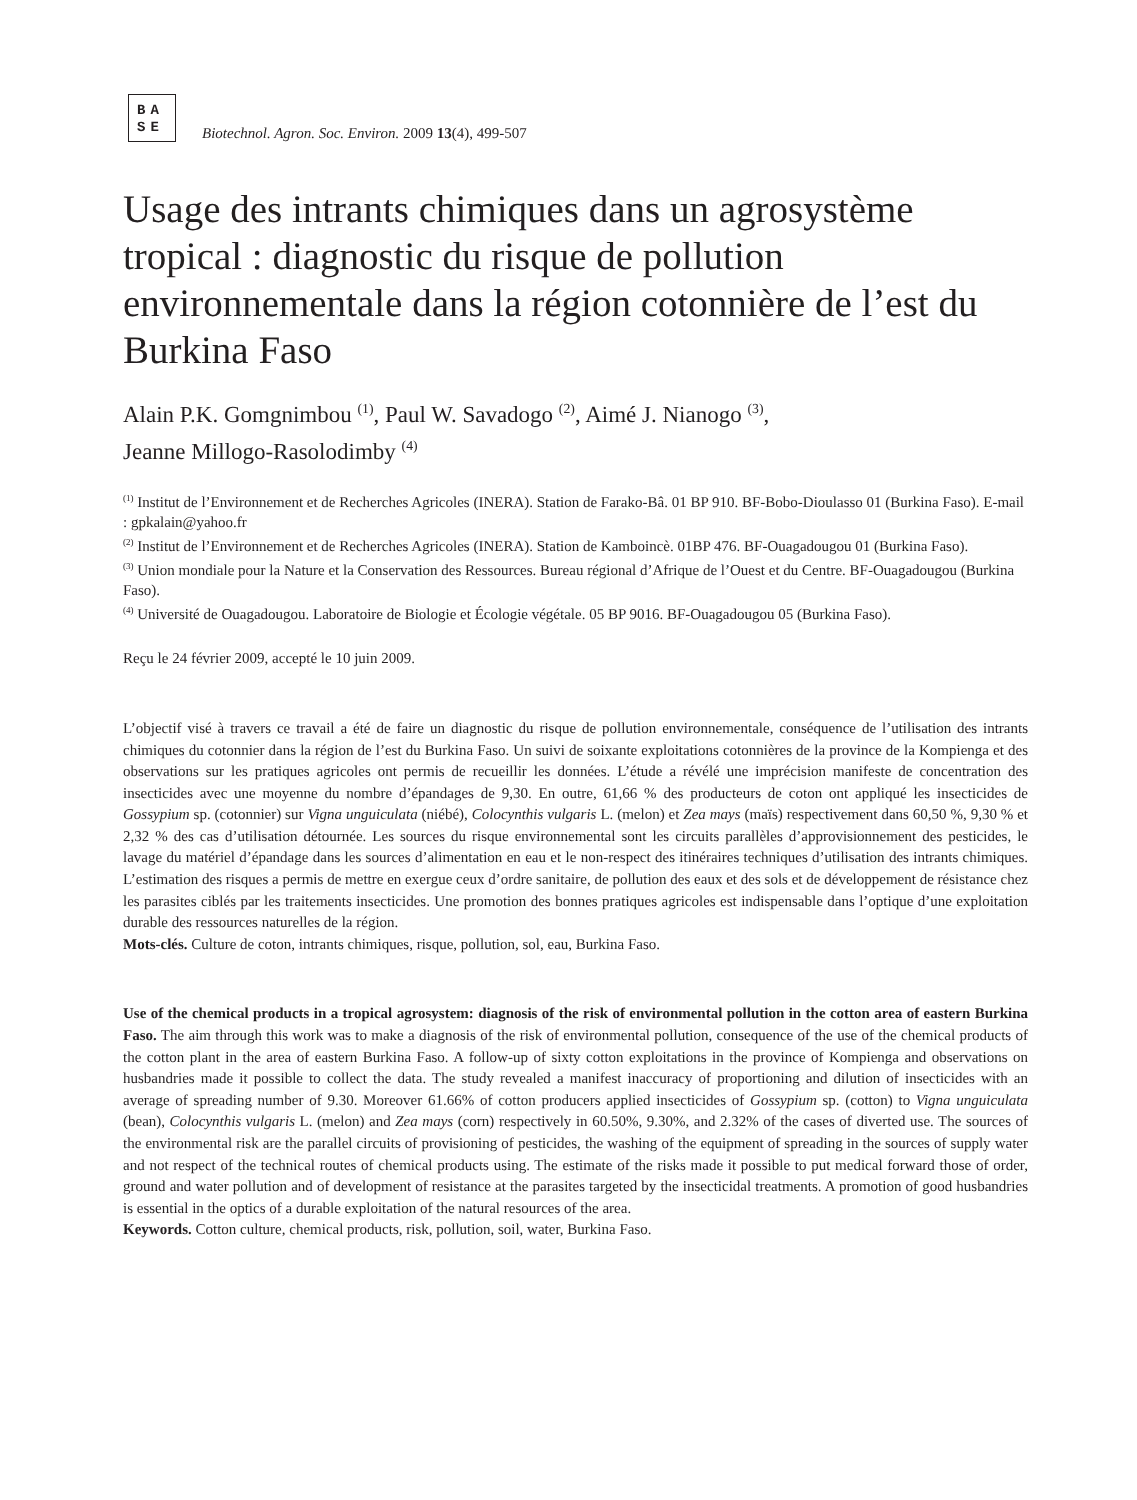BA
SE
Biotechnol. Agron. Soc. Environ. 2009 13(4), 499-507
Usage des intrants chimiques dans un agrosystème tropical : diagnostic du risque de pollution environnementale dans la région cotonnière de l’est du Burkina Faso
Alain P.K. Gomgnimbou <sup>(1)</sup>, Paul W. Savadogo <sup>(2)</sup>, Aimé J. Nianogo <sup>(3)</sup>,
Jeanne Millogo-Rasolodimby <sup>(4)</sup>
<sup>(1)</sup> Institut de l’Environnement et de Recherches Agricoles (INERA). Station de Farako-Bâ. 01 BP 910. BF-Bobo-Dioulasso 01 (Burkina Faso). E-mail : gpkalain@yahoo.fr
<sup>(2)</sup> Institut de l’Environnement et de Recherches Agricoles (INERA). Station de Kamboincè. 01BP 476. BF-Ouagadougou 01 (Burkina Faso).
<sup>(3)</sup> Union mondiale pour la Nature et la Conservation des Ressources. Bureau régional d’Afrique de l’Ouest et du Centre. BF-Ouagadougou (Burkina Faso).
<sup>(4)</sup> Université de Ouagadougou. Laboratoire de Biologie et Écologie végétale. 05 BP 9016. BF-Ouagadougou 05 (Burkina Faso).
Reçu le 24 février 2009, accepté le 10 juin 2009.
L’objectif visé à travers ce travail a été de faire un diagnostic du risque de pollution environnementale, conséquence de l’utilisation des intrants chimiques du cotonnier dans la région de l’est du Burkina Faso. Un suivi de soixante exploitations cotonnières de la province de la Kompienga et des observations sur les pratiques agricoles ont permis de recueillir les données. L’étude a révélé une imprécision manifeste de concentration des insecticides avec une moyenne du nombre d’épandages de 9,30. En outre, 61,66 % des producteurs de coton ont appliqué les insecticides de Gossypium sp. (cotonnier) sur Vigna unguiculata (niébé), Colocynthis vulgaris L. (melon) et Zea mays (maïs) respectivement dans 60,50 %, 9,30 % et 2,32 % des cas d’utilisation détournée. Les sources du risque environnemental sont les circuits parallèles d’approvisionnement des pesticides, le lavage du matériel d’épandage dans les sources d’alimentation en eau et le non-respect des itinéraires techniques d’utilisation des intrants chimiques. L’estimation des risques a permis de mettre en exergue ceux d’ordre sanitaire, de pollution des eaux et des sols et de développement de résistance chez les parasites ciblés par les traitements insecticides. Une promotion des bonnes pratiques agricoles est indispensable dans l’optique d’une exploitation durable des ressources naturelles de la région.
Mots-clés. Culture de coton, intrants chimiques, risque, pollution, sol, eau, Burkina Faso.
Use of the chemical products in a tropical agrosystem: diagnosis of the risk of environmental pollution in the cotton area of eastern Burkina Faso. The aim through this work was to make a diagnosis of the risk of environmental pollution, consequence of the use of the chemical products of the cotton plant in the area of eastern Burkina Faso. A follow-up of sixty cotton exploitations in the province of Kompienga and observations on husbandries made it possible to collect the data. The study revealed a manifest inaccuracy of proportioning and dilution of insecticides with an average of spreading number of 9.30. Moreover 61.66% of cotton producers applied insecticides of Gossypium sp. (cotton) to Vigna unguiculata (bean), Colocynthis vulgaris L. (melon) and Zea mays (corn) respectively in 60.50%, 9.30%, and 2.32% of the cases of diverted use. The sources of the environmental risk are the parallel circuits of provisioning of pesticides, the washing of the equipment of spreading in the sources of supply water and not respect of the technical routes of chemical products using. The estimate of the risks made it possible to put medical forward those of order, ground and water pollution and of development of resistance at the parasites targeted by the insecticidal treatments. A promotion of good husbandries is essential in the optics of a durable exploitation of the natural resources of the area.
Keywords. Cotton culture, chemical products, risk, pollution, soil, water, Burkina Faso.